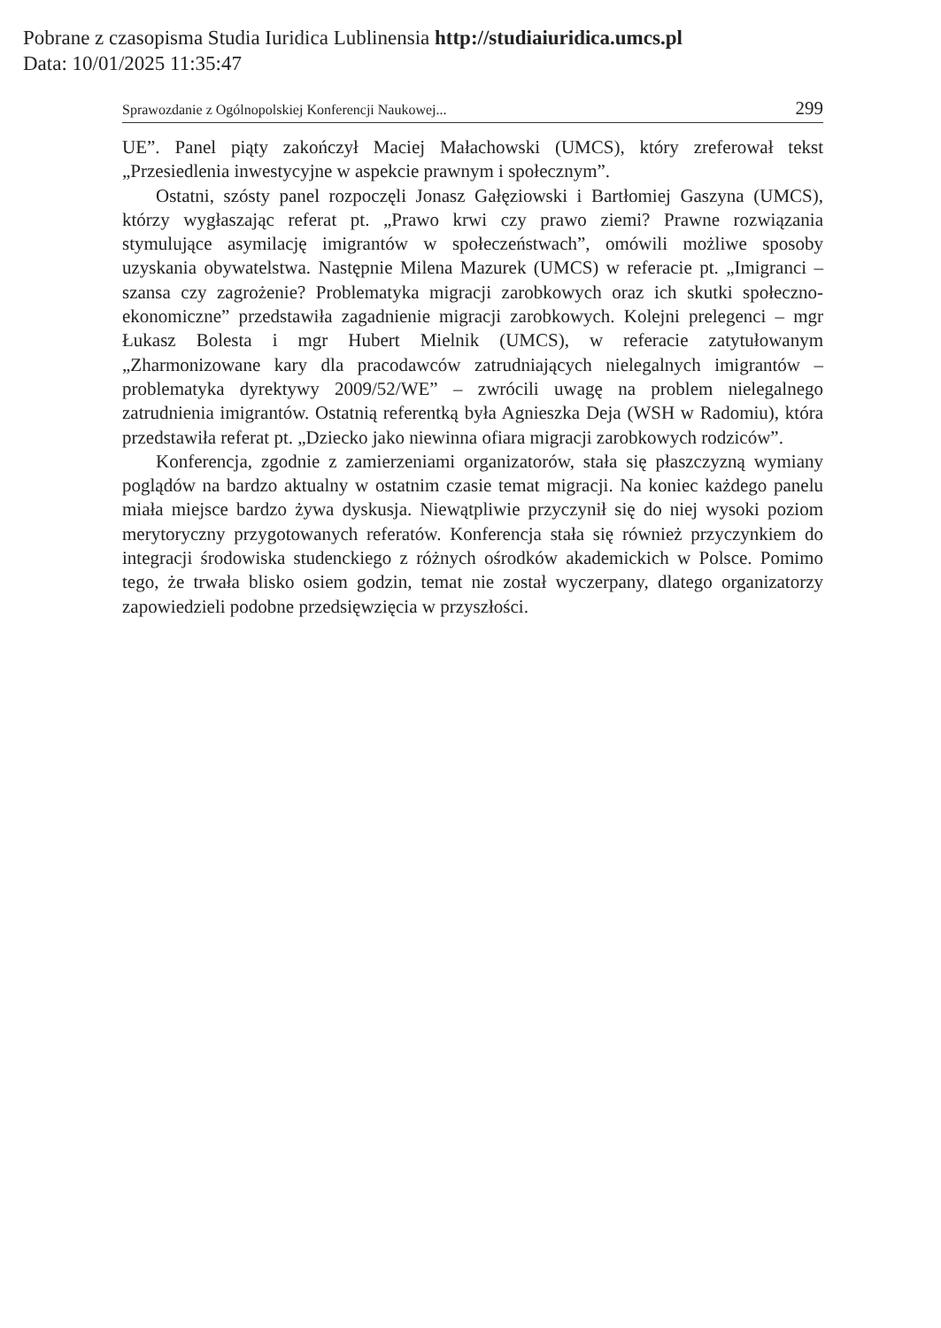Pobrane z czasopisma Studia Iuridica Lublinensia http://studiaiuridica.umcs.pl
Data: 10/01/2025 11:35:47
Sprawozdanie z Ogólnopolskiej Konferencji Naukowej... 299
UE”. Panel piąty zakończył Maciej Małachowski (UMCS), który zreferował tekst „Przesiedlenia inwestycyjne w aspekcie prawnym i społecznym”.
Ostatni, szósty panel rozpoczęli Jonasz Gałęziowski i Bartłomiej Gaszyna (UMCS), którzy wygłaszając referat pt. „Prawo krwi czy prawo ziemi? Prawne rozwiązania stymulujące asymilację imigrantów w społeczeństwach”, omówili możliwe sposoby uzyskania obywatelstwa. Następnie Milena Mazurek (UMCS) w referacie pt. „Imigranci – szansa czy zagrożenie? Problematyka migracji zarobkowych oraz ich skutki społeczno-ekonomiczne” przedstawiła zagadnienie migracji zarobkowych. Kolejni prelegenci – mgr Łukasz Bolesta i mgr Hubert Mielnik (UMCS), w referacie zatytułowanym „Zharmonizowane kary dla pracodawców zatrudniających nielegalnych imigrantów – problematyka dyrektywy 2009/52/WE” – zwrócili uwagę na problem nielegalnego zatrudnienia imigrantów. Ostatnią referentką była Agnieszka Deja (WSH w Radomiu), która przedstawiła referat pt. „Dziecko jako niewinna ofiara migracji zarobkowych rodziców”.
Konferencja, zgodnie z zamierzeniami organizatorów, stała się płaszczyzną wymiany poglądów na bardzo aktualny w ostatnim czasie temat migracji. Na koniec każdego panelu miała miejsce bardzo żywa dyskusja. Niewątpliwie przyczynił się do niej wysoki poziom merytoryczny przygotowanych referatów. Konferencja stała się również przyczynkiem do integracji środowiska studenckiego z różnych ośrodków akademickich w Polsce. Pomimo tego, że trwała blisko osiem godzin, temat nie został wyczerpany, dlatego organizatorzy zapowiedzieli podobne przedsięwzięcia w przyszłości.